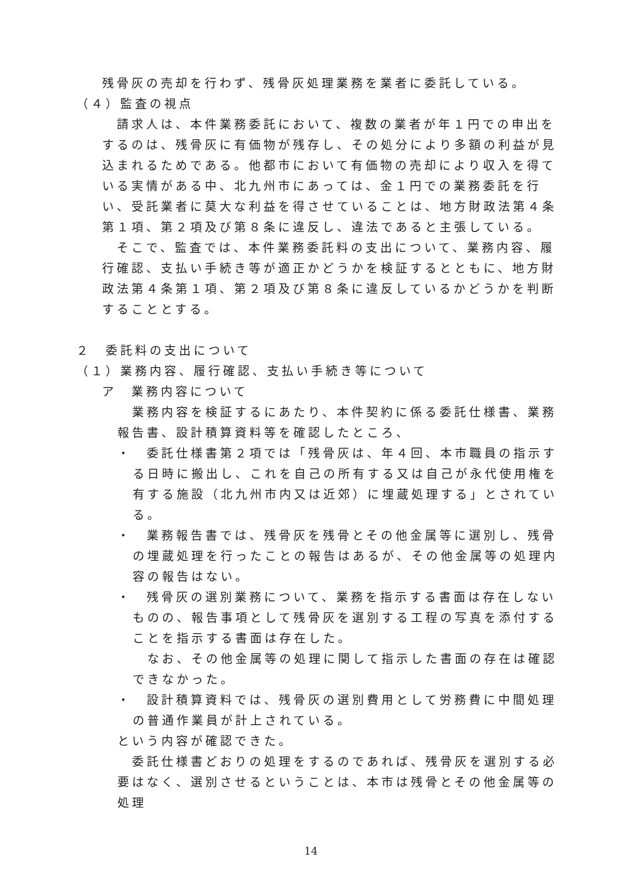残骨灰の売却を行わず、残骨灰処理業務を業者に委託している。
（４）監査の視点
　請求人は、本件業務委託において、複数の業者が年１円での申出をするのは、残骨灰に有価物が残存し、その処分により多額の利益が見込まれるためである。他都市において有価物の売却により収入を得ている実情がある中、北九州市にあっては、金１円での業務委託を行い、受託業者に莫大な利益を得させていることは、地方財政法第４条第１項、第２項及び第８条に違反し、違法であると主張している。
　そこで、監査では、本件業務委託料の支出について、業務内容、履行確認、支払い手続き等が適正かどうかを検証するとともに、地方財政法第４条第１項、第２項及び第８条に違反しているかどうかを判断することとする。
２　委託料の支出について
（１）業務内容、履行確認、支払い手続き等について
ア　業務内容について
　業務内容を検証するにあたり、本件契約に係る委託仕様書、業務報告書、設計積算資料等を確認したところ、
・　委託仕様書第２項では「残骨灰は、年４回、本市職員の指示する日時に搬出し、これを自己の所有する又は自己が永代使用権を有する施設（北九州市内又は近郊）に埋蔵処理する」とされている。
・　業務報告書では、残骨灰を残骨とその他金属等に選別し、残骨の埋蔵処理を行ったことの報告はあるが、その他金属等の処理内容の報告はない。
・　残骨灰の選別業務について、業務を指示する書面は存在しないものの、報告事項として残骨灰を選別する工程の写真を添付することを指示する書面は存在した。
　なお、その他金属等の処理に関して指示した書面の存在は確認できなかった。
・　設計積算資料では、残骨灰の選別費用として労務費に中間処理の普通作業員が計上されている。
という内容が確認できた。
　委託仕様書どおりの処理をするのであれば、残骨灰を選別する必要はなく、選別させるということは、本市は残骨とその他金属等の処理
14